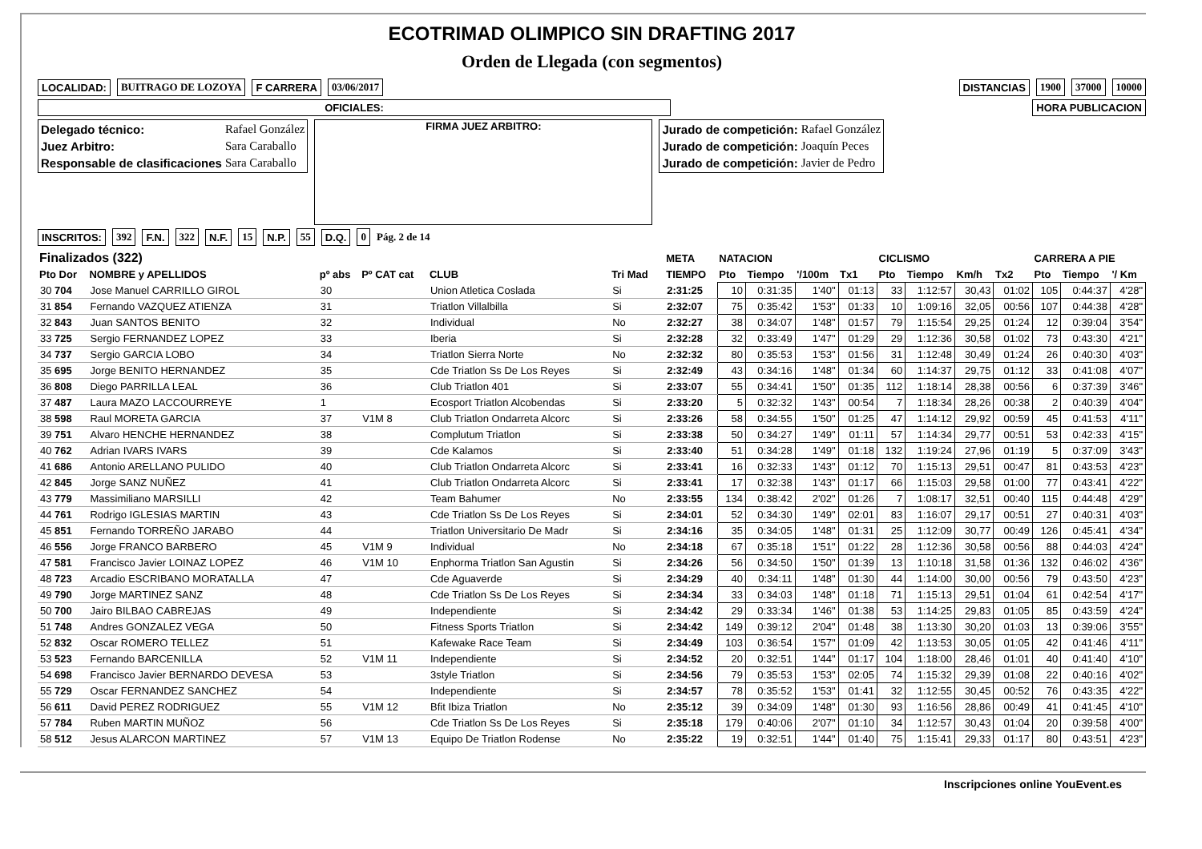ECOTRIMAD OLIMPICO SIN DRAFTING 2017
Orden de Llegada (con segmentos)
LOCALIDAD: BUITRAGO DE LOZOYA F CARRERA 03/06/2017 DISTANCIAS 1900 37000 10000
OFICIALES: HORA PUBLICACION
| Delegado técnico: | Rafael González |
| Juez Arbitro: | Sara Caraballo |
| Responsable de clasificaciones | Sara Caraballo |
FIRMA JUEZ ARBITRO:
| Jurado de competición: | Rafael González |
| Jurado de competición: | Joaquín Peces |
| Jurado de competición: | Javier de Pedro |
INSCRITOS: 392 F.N. 322 N.F. 15 N.P. 55 D.Q. 0 Pág. 2 de 14
| Finalizados (322) | | | | | | | META | NATACION | | | | CICLISMO | | | | CARRERA A PIE | | |
| --- | --- | --- | --- | --- | --- | --- | --- | --- | --- | --- | --- | --- | --- | --- | --- | --- | --- | --- |
| Pto Dor | NOMBRE y APELLIDOS | pº abs | Pº CAT cat | CLUB | Tri Mad | | TIEMPO | Pto | Tiempo | '/100m | Tx1 | Pto | Tiempo | Km/h | Tx2 | Pto | Tiempo | '/ Km |
| 30 704 | Jose Manuel CARRILLO GIROL | 30 | | Union Atletica Coslada | Si | | 2:31:25 | 10 | 0:31:35 | 1'40" | 01:13 | 33 | 1:12:57 | 30,43 | 01:02 | 105 | 0:44:37 | 4'28" |
| 31 854 | Fernando VAZQUEZ ATIENZA | 31 | | Triatlon Villalbilla | Si | | 2:32:07 | 75 | 0:35:42 | 1'53" | 01:33 | 10 | 1:09:16 | 32,05 | 00:56 | 107 | 0:44:38 | 4'28" |
| 32 843 | Juan SANTOS BENITO | 32 | | Individual | No | | 2:32:27 | 38 | 0:34:07 | 1'48" | 01:57 | 79 | 1:15:54 | 29,25 | 01:24 | 12 | 0:39:04 | 3'54" |
| 33 725 | Sergio FERNANDEZ LOPEZ | 33 | | Iberia | Si | | 2:32:28 | 32 | 0:33:49 | 1'47" | 01:29 | 29 | 1:12:36 | 30,58 | 01:02 | 73 | 0:43:30 | 4'21" |
| 34 737 | Sergio GARCIA LOBO | 34 | | Triatlon Sierra Norte | No | | 2:32:32 | 80 | 0:35:53 | 1'53" | 01:56 | 31 | 1:12:48 | 30,49 | 01:24 | 26 | 0:40:30 | 4'03" |
| 35 695 | Jorge BENITO HERNANDEZ | 35 | | Cde Triatlon Ss De Los Reyes | Si | | 2:32:49 | 43 | 0:34:16 | 1'48" | 01:34 | 60 | 1:14:37 | 29,75 | 01:12 | 33 | 0:41:08 | 4'07" |
| 36 808 | Diego PARRILLA LEAL | 36 | | Club Triatlon 401 | Si | | 2:33:07 | 55 | 0:34:41 | 1'50" | 01:35 | 112 | 1:18:14 | 28,38 | 00:56 | 6 | 0:37:39 | 3'46" |
| 37 487 | Laura MAZO LACCOURREYE | 1 | | Ecosport Triatlon Alcobendas | Si | | 2:33:20 | 5 | 0:32:32 | 1'43" | 00:54 | 7 | 1:18:34 | 28,26 | 00:38 | 2 | 0:40:39 | 4'04" |
| 38 598 | Raul MORETA GARCIA | 37 | V1M 8 | Club Triatlon Ondarreta Alcorc | Si | | 2:33:26 | 58 | 0:34:55 | 1'50" | 01:25 | 47 | 1:14:12 | 29,92 | 00:59 | 45 | 0:41:53 | 4'11" |
| 39 751 | Alvaro HENCHE HERNANDEZ | 38 | | Complutum Triatlon | Si | | 2:33:38 | 50 | 0:34:27 | 1'49" | 01:11 | 57 | 1:14:34 | 29,77 | 00:51 | 53 | 0:42:33 | 4'15" |
| 40 762 | Adrian IVARS IVARS | 39 | | Cde Kalamos | Si | | 2:33:40 | 51 | 0:34:28 | 1'49" | 01:18 | 132 | 1:19:24 | 27,96 | 01:19 | 5 | 0:37:09 | 3'43" |
| 41 686 | Antonio ARELLANO PULIDO | 40 | | Club Triatlon Ondarreta Alcorc | Si | | 2:33:41 | 16 | 0:32:33 | 1'43" | 01:12 | 70 | 1:15:13 | 29,51 | 00:47 | 81 | 0:43:53 | 4'23" |
| 42 845 | Jorge SANZ NUÑEZ | 41 | | Club Triatlon Ondarreta Alcorc | Si | | 2:33:41 | 17 | 0:32:38 | 1'43" | 01:17 | 66 | 1:15:03 | 29,58 | 01:00 | 77 | 0:43:41 | 4'22" |
| 43 779 | Massimiliano MARSILLI | 42 | | Team Bahumer | No | | 2:33:55 | 134 | 0:38:42 | 2'02" | 01:26 | 7 | 1:08:17 | 32,51 | 00:40 | 115 | 0:44:48 | 4'29" |
| 44 761 | Rodrigo IGLESIAS MARTIN | 43 | | Cde Triatlon Ss De Los Reyes | Si | | 2:34:01 | 52 | 0:34:30 | 1'49" | 02:01 | 83 | 1:16:07 | 29,17 | 00:51 | 27 | 0:40:31 | 4'03" |
| 45 851 | Fernando TORREÑO JARABO | 44 | | Triatlon Universitario De Madr | Si | | 2:34:16 | 35 | 0:34:05 | 1'48" | 01:31 | 25 | 1:12:09 | 30,77 | 00:49 | 126 | 0:45:41 | 4'34" |
| 46 556 | Jorge FRANCO BARBERO | 45 | V1M 9 | Individual | No | | 2:34:18 | 67 | 0:35:18 | 1'51" | 01:22 | 28 | 1:12:36 | 30,58 | 00:56 | 88 | 0:44:03 | 4'24" |
| 47 581 | Francisco Javier LOINAZ LOPEZ | 46 | V1M 10 | Enphorma Triatlon San Agustin | Si | | 2:34:26 | 56 | 0:34:50 | 1'50" | 01:39 | 13 | 1:10:18 | 31,58 | 01:36 | 132 | 0:46:02 | 4'36" |
| 48 723 | Arcadio ESCRIBANO MORATALLA | 47 | | Cde Aguaverde | Si | | 2:34:29 | 40 | 0:34:11 | 1'48" | 01:30 | 44 | 1:14:00 | 30,00 | 00:56 | 79 | 0:43:50 | 4'23" |
| 49 790 | Jorge MARTINEZ SANZ | 48 | | Cde Triatlon Ss De Los Reyes | Si | | 2:34:34 | 33 | 0:34:03 | 1'48" | 01:18 | 71 | 1:15:13 | 29,51 | 01:04 | 61 | 0:42:54 | 4'17" |
| 50 700 | Jairo BILBAO CABREJAS | 49 | | Independiente | Si | | 2:34:42 | 29 | 0:33:34 | 1'46" | 01:38 | 53 | 1:14:25 | 29,83 | 01:05 | 85 | 0:43:59 | 4'24" |
| 51 748 | Andres GONZALEZ VEGA | 50 | | Fitness Sports Triatlon | Si | | 2:34:42 | 149 | 0:39:12 | 2'04" | 01:48 | 38 | 1:13:30 | 30,20 | 01:03 | 13 | 0:39:06 | 3'55" |
| 52 832 | Oscar ROMERO TELLEZ | 51 | | Kafewake Race Team | Si | | 2:34:49 | 103 | 0:36:54 | 1'57" | 01:09 | 42 | 1:13:53 | 30,05 | 01:05 | 42 | 0:41:46 | 4'11" |
| 53 523 | Fernando BARCENILLA | 52 | V1M 11 | Independiente | Si | | 2:34:52 | 20 | 0:32:51 | 1'44" | 01:17 | 104 | 1:18:00 | 28,46 | 01:01 | 40 | 0:41:40 | 4'10" |
| 54 698 | Francisco Javier BERNARDO DEVESA | 53 | | 3style Triatlon | Si | | 2:34:56 | 79 | 0:35:53 | 1'53" | 02:05 | 74 | 1:15:32 | 29,39 | 01:08 | 22 | 0:40:16 | 4'02" |
| 55 729 | Oscar FERNANDEZ SANCHEZ | 54 | | Independiente | Si | | 2:34:57 | 78 | 0:35:52 | 1'53" | 01:41 | 32 | 1:12:55 | 30,45 | 00:52 | 76 | 0:43:35 | 4'22" |
| 56 611 | David PEREZ RODRIGUEZ | 55 | V1M 12 | Bfit Ibiza Triatlon | No | | 2:35:12 | 39 | 0:34:09 | 1'48" | 01:30 | 93 | 1:16:56 | 28,86 | 00:49 | 41 | 0:41:45 | 4'10" |
| 57 784 | Ruben MARTIN MUÑOZ | 56 | | Cde Triatlon Ss De Los Reyes | Si | | 2:35:18 | 179 | 0:40:06 | 2'07" | 01:10 | 34 | 1:12:57 | 30,43 | 01:04 | 20 | 0:39:58 | 4'00" |
| 58 512 | Jesus ALARCON MARTINEZ | 57 | V1M 13 | Equipo De Triatlon Rodense | No | | 2:35:22 | 19 | 0:32:51 | 1'44" | 01:40 | 75 | 1:15:41 | 29,33 | 01:17 | 80 | 0:43:51 | 4'23" |
Inscripciones online YouEvent.es